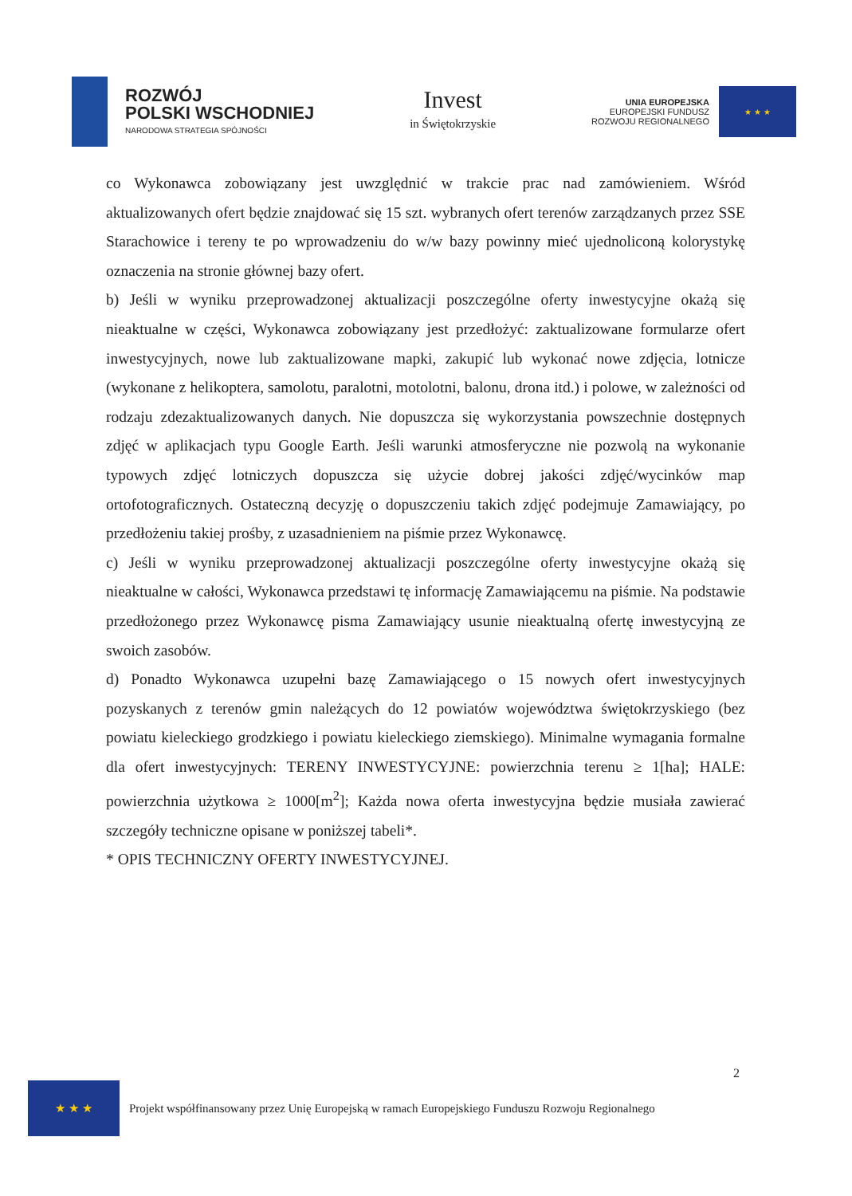ROZWÓJ
POLSKI WSCHODNIEJ
NARODOWA STRATEGIA SPÓJNOŚCI
Invest
in Świętokrzyskie
UNIA EUROPEJSKA
EUROPEJSKI FUNDUSZ
ROZWOJU REGIONALNEGO
★ ★ ★
co Wykonawca zobowiązany jest uwzględnić w trakcie prac nad zamówieniem. Wśród aktualizowanych ofert będzie znajdować się 15 szt. wybranych ofert terenów zarządzanych przez SSE Starachowice i tereny te po wprowadzeniu do w/w bazy powinny mieć ujednoliconą kolorystykę oznaczenia na stronie głównej bazy ofert.
b) Jeśli w wyniku przeprowadzonej aktualizacji poszczególne oferty inwestycyjne okażą się nieaktualne w części, Wykonawca zobowiązany jest przedłożyć: zaktualizowane formularze ofert inwestycyjnych, nowe lub zaktualizowane mapki, zakupić lub wykonać nowe zdjęcia, lotnicze (wykonane z helikoptera, samolotu, paralotni, motolotni, balonu, drona itd.) i polowe, w zależności od rodzaju zdezaktualizowanych danych. Nie dopuszcza się wykorzystania powszechnie dostępnych zdjęć w aplikacjach typu Google Earth. Jeśli warunki atmosferyczne nie pozwolą na wykonanie typowych zdjęć lotniczych dopuszcza się użycie dobrej jakości zdjęć/wycinków map ortofotograficznych. Ostateczną decyzję o dopuszczeniu takich zdjęć podejmuje Zamawiający, po przedłożeniu takiej prośby, z uzasadnieniem na piśmie przez Wykonawcę.
c) Jeśli w wyniku przeprowadzonej aktualizacji poszczególne oferty inwestycyjne okażą się nieaktualne w całości, Wykonawca przedstawi tę informację Zamawiającemu na piśmie. Na podstawie przedłożonego przez Wykonawcę pisma Zamawiający usunie nieaktualną ofertę inwestycyjną ze swoich zasobów.
d) Ponadto Wykonawca uzupełni bazę Zamawiającego o 15 nowych ofert inwestycyjnych pozyskanych z terenów gmin należących do 12 powiatów województwa świętokrzyskiego (bez powiatu kieleckiego grodzkiego i powiatu kieleckiego ziemskiego). Minimalne wymagania formalne dla ofert inwestycyjnych: TERENY INWESTYCYJNE: powierzchnia terenu ≥ 1[ha]; HALE: powierzchnia użytkowa ≥ 1000[m<sup>2</sup>]; Każda nowa oferta inwestycyjna będzie musiała zawierać szczegóły techniczne opisane w poniższej tabeli*.
* OPIS TECHNICZNY OFERTY INWESTYCYJNEJ.
2
★ ★ ★
Projekt współfinansowany przez Unię Europejską w ramach Europejskiego Funduszu Rozwoju Regionalnego